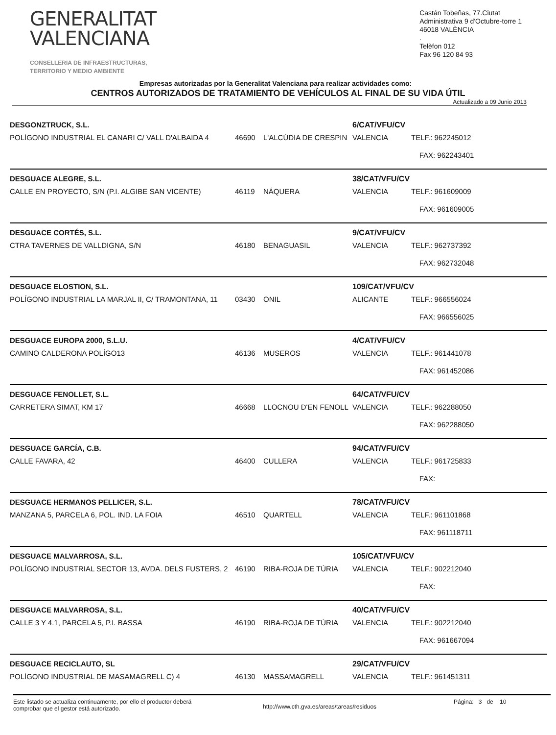GENERALITAT
VALENCIANA
CONSELLERIA DE INFRAESTRUCTURAS,
TERRITORIO Y MEDIO AMBIENTE
Castán Tobeñas, 77.Ciutat
Administrativa 9 d'Octubre-torre 1
46018 VALÈNCIA
.
Telèfon 012
Fax 96 120 84 93
Empresas autorizadas por la Generalitat Valenciana para realizar actividades como:
CENTROS AUTORIZADOS DE TRATAMIENTO DE VEHÍCULOS AL FINAL DE SU VIDA ÚTIL
Actualizado a 09 Junio 2013
| DESGONZTRUCK, S.L. | | | 6/CAT/VFU/CV | |
| POLÍGONO INDUSTRIAL EL CANARI C/ VALL D'ALBAIDA 4 | 46690 | L'ALCÚDIA DE CRESPIN | VALENCIA | TELF.: 962245012 |
| | | | | FAX: 962243401 |
| DESGUACE ALEGRE, S.L. | | | 38/CAT/VFU/CV | |
| CALLE EN PROYECTO, S/N (P.I. ALGIBE SAN VICENTE) | 46119 | NÁQUERA | VALENCIA | TELF.: 961609009 |
| | | | | FAX: 961609005 |
| DESGUACE CORTÉS, S.L. | | | 9/CAT/VFU/CV | |
| CTRA TAVERNES DE VALLDIGNA, S/N | 46180 | BENAGUASIL | VALENCIA | TELF.: 962737392 |
| | | | | FAX: 962732048 |
| DESGUACE ELOSTION, S.L. | | | 109/CAT/VFU/CV | |
| POLÍGONO INDUSTRIAL LA MARJAL II, C/ TRAMONTANA, 11 | 03430 | ONIL | ALICANTE | TELF.: 966556024 |
| | | | | FAX: 966556025 |
| DESGUACE EUROPA 2000, S.L.U. | | | 4/CAT/VFU/CV | |
| CAMINO CALDERONA POLÍGO13 | 46136 | MUSEROS | VALENCIA | TELF.: 961441078 |
| | | | | FAX: 961452086 |
| DESGUACE FENOLLET, S.L. | | | 64/CAT/VFU/CV | |
| CARRETERA SIMAT, KM 17 | 46668 | LLOCNOU D'EN FENOLL | VALENCIA | TELF.: 962288050 |
| | | | | FAX: 962288050 |
| DESGUACE GARCÍA, C.B. | | | 94/CAT/VFU/CV | |
| CALLE FAVARA, 42 | 46400 | CULLERA | VALENCIA | TELF.: 961725833 |
| | | | | FAX: |
| DESGUACE HERMANOS PELLICER, S.L. | | | 78/CAT/VFU/CV | |
| MANZANA 5, PARCELA 6, POL. IND. LA FOIA | 46510 | QUARTELL | VALENCIA | TELF.: 961101868 |
| | | | | FAX: 961118711 |
| DESGUACE MALVARROSA, S.L. | | | 105/CAT/VFU/CV | |
| POLÍGONO INDUSTRIAL SECTOR 13, AVDA. DELS FUSTERS, 2 | 46190 | RIBA-ROJA DE TÚRIA | VALENCIA | TELF.: 902212040 |
| | | | | FAX: |
| DESGUACE MALVARROSA, S.L. | | | 40/CAT/VFU/CV | |
| CALLE 3 Y 4.1, PARCELA 5, P.I. BASSA | 46190 | RIBA-ROJA DE TÚRIA | VALENCIA | TELF.: 902212040 |
| | | | | FAX: 961667094 |
| DESGUACE RECICLAUTO, SL | | | 29/CAT/VFU/CV | |
| POLÍGONO INDUSTRIAL DE MASAMAGRELL C) 4 | 46130 | MASSAMAGRELL | VALENCIA | TELF.: 961451311 |
Este listado se actualiza continuamente, por ello el productor deberá
comprobar que el gestor está autorizado.
http://www.cth.gva.es/areas/tareas/residuos
Página: 3 de 10